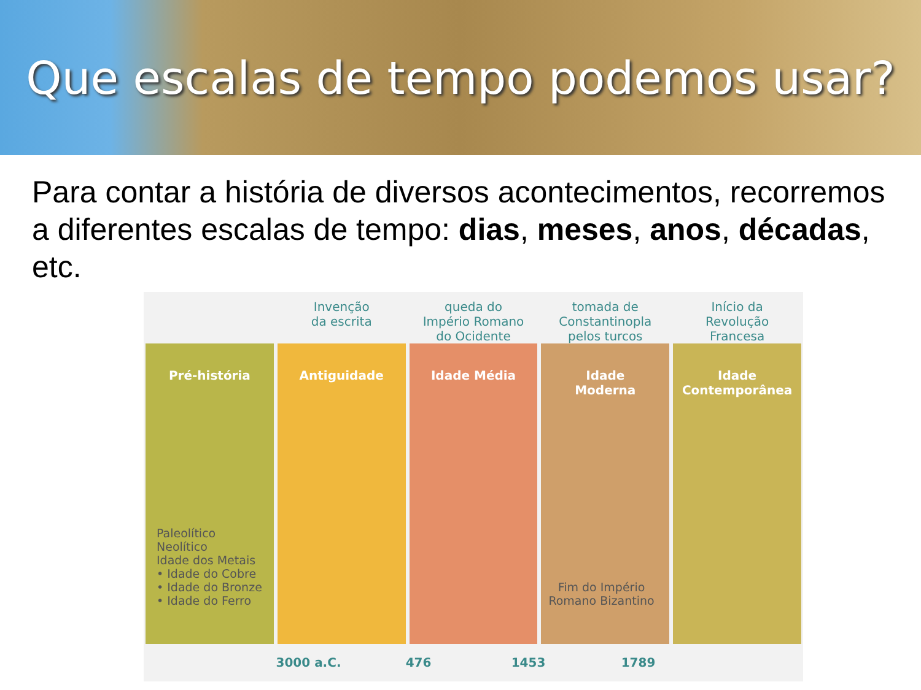Que escalas de tempo podemos usar?
Para contar a história de diversos acontecimentos, recorremos a diferentes escalas de tempo: dias, meses, anos, décadas, etc.
Invenção
da escrita
queda do
Império Romano
do Ocidente
tomada de
Constantinopla
pelos turcos
Início da
Revolução
Francesa
Pré-história
Paleolítico
Neolítico
Idade dos Metais
• Idade do Cobre
• Idade do Bronze
• Idade do Ferro
Antiguidade Idade Média Idade
Moderna
Fim do Império
Romano Bizantino
Idade
Contemporânea
3000 a.C. 476 1453 1789